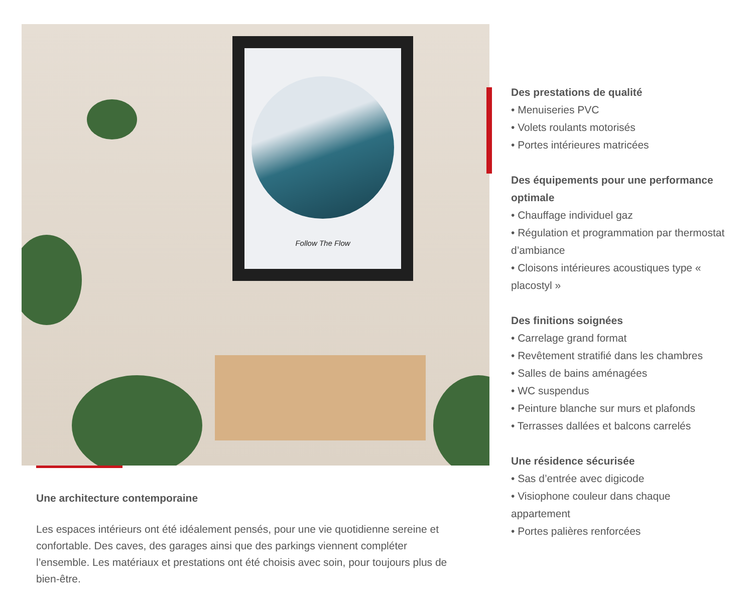Follow The Flow
Une architecture contemporaine
Les espaces intérieurs ont été idéalement pensés, pour une vie quotidienne sereine et confortable. Des caves, des garages ainsi que des parkings viennent compléter l’ensemble. Les matériaux et prestations ont été choisis avec soin, pour toujours plus de bien-être.
Des prestations de qualité
• Menuiseries PVC
• Volets roulants motorisés
• Portes intérieures matricées
Des équipements pour une performance optimale
• Chauffage individuel gaz
• Régulation et programmation par thermostat d’ambiance
• Cloisons intérieures acoustiques type « placostyl »
Des finitions soignées
• Carrelage grand format
• Revêtement stratifié dans les chambres
• Salles de bains aménagées
• WC suspendus
• Peinture blanche sur murs et plafonds
• Terrasses dallées et balcons carrelés
Une résidence sécurisée
• Sas d’entrée avec digicode
• Visiophone couleur dans chaque appartement
• Portes palières renforcées